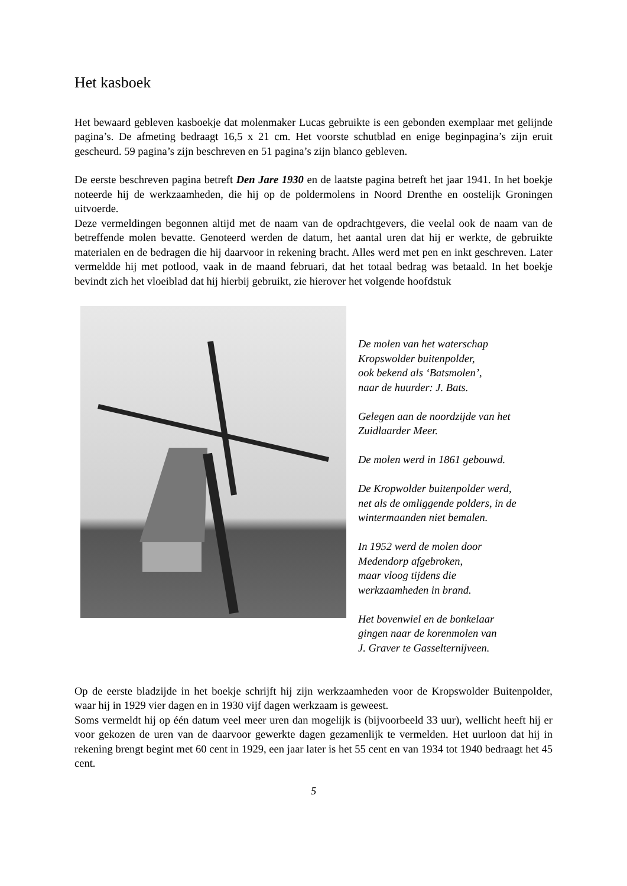Het kasboek
Het bewaard gebleven kasboekje dat molenmaker Lucas gebruikte is een gebonden exemplaar met gelijnde pagina’s. De afmeting bedraagt 16,5 x 21 cm. Het voorste schutblad en enige beginpagina’s zijn eruit gescheurd. 59 pagina’s zijn beschreven en 51 pagina’s zijn blanco gebleven.
De eerste beschreven pagina betreft Den Jare 1930 en de laatste pagina betreft het jaar 1941. In het boekje noteerde hij de werkzaamheden, die hij op de poldermolens in Noord Drenthe en oostelijk Groningen uitvoerde.
Deze vermeldingen begonnen altijd met de naam van de opdrachtgevers, die veelal ook de naam van de betreffende molen bevatte. Genoteerd werden de datum, het aantal uren dat hij er werkte, de gebruikte materialen en de bedragen die hij daarvoor in rekening bracht. Alles werd met pen en inkt geschreven. Later vermeldde hij met potlood, vaak in de maand februari, dat het totaal bedrag was betaald. In het boekje bevindt zich het vloeiblad dat hij hierbij gebruikt, zie hierover het volgende hoofdstuk
De molen van het waterschap
Kropswolder buitenpolder,
ook bekend als ‘Batsmolen’,
naar de huurder: J. Bats.
Gelegen aan de noordzijde van het
Zuidlaarder Meer.
De molen werd in 1861 gebouwd.
De Kropwolder buitenpolder werd,
net als de omliggende polders, in de
wintermaanden niet bemalen.
In 1952 werd de molen door
Medendorp afgebroken,
maar vloog tijdens die
werkzaamheden in brand.
Het bovenwiel en de bonkelaar
gingen naar de korenmolen van
J. Graver te Gasselternijveen.
Op de eerste bladzijde in het boekje schrijft hij zijn werkzaamheden voor de Kropswolder Buitenpolder, waar hij in 1929 vier dagen en in 1930 vijf dagen werkzaam is geweest.
Soms vermeldt hij op één datum veel meer uren dan mogelijk is (bijvoorbeeld 33 uur), wellicht heeft hij er voor gekozen de uren van de daarvoor gewerkte dagen gezamenlijk te vermelden. Het uurloon dat hij in rekening brengt begint met 60 cent in 1929, een jaar later is het 55 cent en van 1934 tot 1940 bedraagt het 45 cent.
5